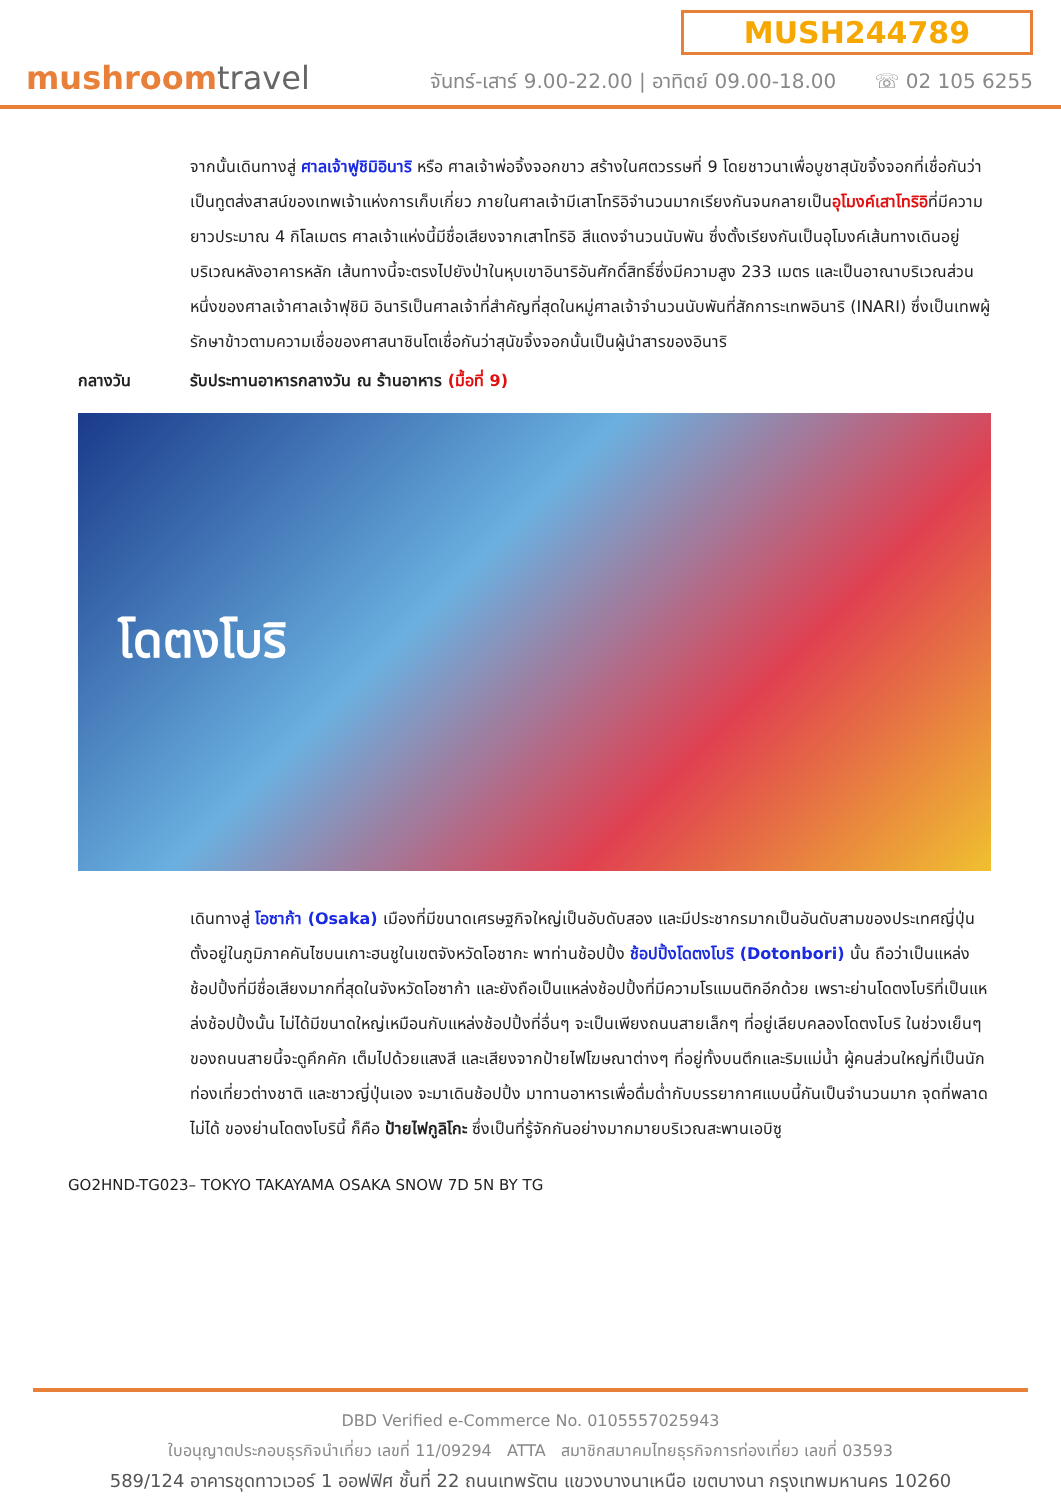mushroomtravel
MUSH244789
จันทร์-เสาร์ 9.00-22.00 | อาทิตย์ 09.00-18.00 ☏ 02 105 6255
จากนั้นเดินทางสู่ ศาลเจ้าฟูชิมิอินาริ หรือ ศาลเจ้าพ่อจิ้งจอกขาว สร้างในศตวรรษที่ 9 โดยชาวนาเพื่อบูชาสุนัขจิ้งจอกที่เชื่อกันว่าเป็นทูตส่งสาสน์ของเทพเจ้าแห่งการเก็บเกี่ยว ภายในศาลเจ้ามีเสาโทริอิจำนวนมากเรียงกันจนกลายเป็นอุโมงค์เสาโทริอิที่มีความยาวประมาณ 4 กิโลเมตร ศาลเจ้าแห่งนี้มีชื่อเสียงจากเสาโทริอิ สีแดงจำนวนนับพัน ซึ่งตั้งเรียงกันเป็นอุโมงค์เส้นทางเดินอยู่บริเวณหลังอาคารหลัก เส้นทางนี้จะตรงไปยังป่าในหุบเขาอินาริอันศักดิ์สิทธิ์ซึ่งมีความสูง 233 เมตร และเป็นอาณาบริเวณส่วนหนึ่งของศาลเจ้าศาลเจ้าฟุชิมิ อินาริเป็นศาลเจ้าที่สำคัญที่สุดในหมู่ศาลเจ้าจำนวนนับพันที่สักการะเทพอินาริ (INARI) ซึ่งเป็นเทพผู้รักษาข้าวตามความเชื่อของศาสนาชินโตเชื่อกันว่าสุนัขจิ้งจอกนั้นเป็นผู้นำสารของอินาริ
กลางวัน รับประทานอาหารกลางวัน ณ ร้านอาหาร (มื้อที่ 9)
โดตงโบริ
เดินทางสู่ โอซาก้า (Osaka) เมืองที่มีขนาดเศรษฐกิจใหญ่เป็นอับดับสอง และมีประชากรมากเป็นอันดับสามของประเทศญี่ปุ่น ตั้งอยู่ในภูมิภาคคันไซบนเกาะฮนชูในเขตจังหวัดโอซากะ พาท่านช้อปปิ้ง ช้อปปิ้งโดตงโบริ (Dotonbori) นั้น ถือว่าเป็นแหล่งช้อปปิ้งที่มีชื่อเสียงมากที่สุดในจังหวัดโอซาก้า และยังถือเป็นแหล่งช้อปปิ้งที่มีความโรแมนติกอีกด้วย เพราะย่านโดตงโบริที่เป็นแหล่งช้อปปิ้งนั้น ไม่ได้มีขนาดใหญ่เหมือนกับแหล่งช้อปปิ้งที่อื่นๆ จะเป็นเพียงถนนสายเล็กๆ ที่อยู่เลียบคลองโดตงโบริ ในช่วงเย็นๆของถนนสายนี้จะดูคึกคัก เต็มไปด้วยแสงสี และเสียงจากป้ายไฟโฆษณาต่างๆ ที่อยู่ทั้งบนตึกและริมแม่น้ำ ผู้คนส่วนใหญ่ที่เป็นนักท่องเที่ยวต่างชาติ และชาวญี่ปุ่นเอง จะมาเดินช้อปปิ้ง มาทานอาหารเพื่อดื่มด่ำกับบรรยากาศแบบนี้กันเป็นจำนวนมาก จุดที่พลาดไม่ได้ ของย่านโดตงโบรินี้ ก็คือ ป้ายไฟกูลิโกะ ซึ่งเป็นที่รู้จักกันอย่างมากมายบริเวณสะพานเอบิซู
GO2HND-TG023– TOKYO TAKAYAMA OSAKA SNOW 7D 5N BY TG
DBD Verified e-Commerce No. 0105557025943
ใบอนุญาตประกอบธุรกิจนำเที่ยว เลขที่ 11/09294 ATTA สมาชิกสมาคมไทยธุรกิจการท่องเที่ยว เลขที่ 03593
589/124 อาคารชุดทาวเวอร์ 1 ออฟฟิศ ชั้นที่ 22 ถนนเทพรัตน แขวงบางนาเหนือ เขตบางนา กรุงเทพมหานคร 10260